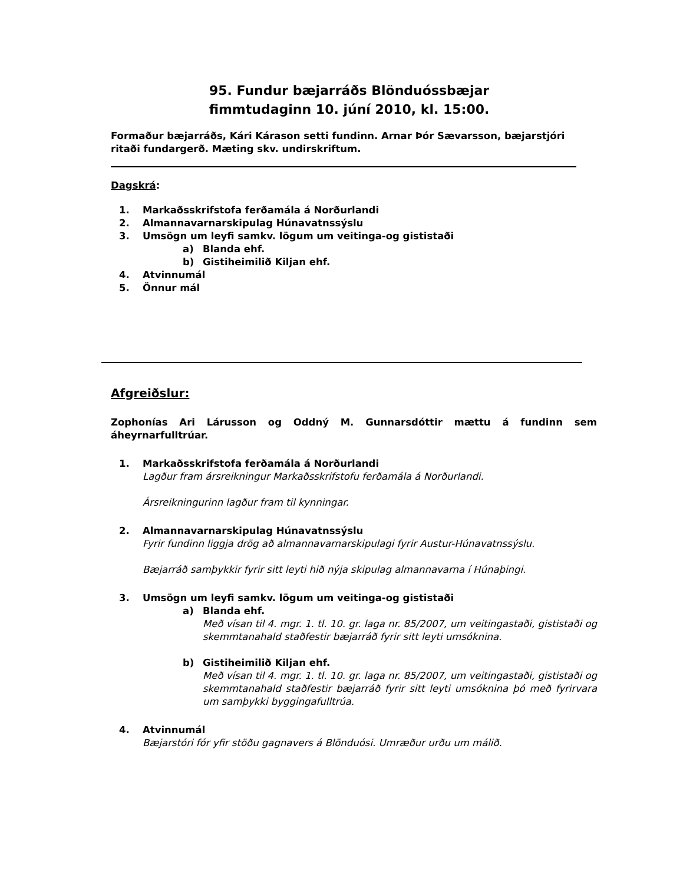95. Fundur bæjarráðs Blönduóssbæjar
fimmtudaginn 10. júní 2010, kl. 15:00.
Formaður bæjarráðs, Kári Kárason setti fundinn. Arnar Þór Sævarsson, bæjarstjóri ritaði fundargerð. Mæting skv. undirskriftum.
Dagskrá:
1. Markaðsskrifstofa ferðamála á Norðurlandi
2. Almannavarnarskipulag Húnavatnssýslu
3. Umsögn um leyfi samkv. lögum um veitinga-og gististaði
a) Blanda ehf.
b) Gistiheimilið Kiljan ehf.
4. Atvinnumál
5. Önnur mál
Afgreiðslur:
Zophonías Ari Lárusson og Oddný M. Gunnarsdóttir mættu á fundinn sem áheyrnarfulltrúar.
1. Markaðsskrifstofa ferðamála á Norðurlandi
Lagður fram ársreikningur Markaðsskrifstofu ferðamála á Norðurlandi.
Ársreikningurinn lagður fram til kynningar.
2. Almannavarnarskipulag Húnavatnssýslu
Fyrir fundinn liggja drög að almannavarnarskipulagi fyrir Austur-Húnavatnssýslu.
Bæjarráð samþykkir fyrir sitt leyti hið nýja skipulag almannavarna í Húnaþingi.
3. Umsögn um leyfi samkv. lögum um veitinga-og gististaði
a) Blanda ehf.
Með vísan til 4. mgr. 1. tl. 10. gr. laga nr. 85/2007, um veitingastaði, gististaði og skemmtanahald staðfestir bæjarráð fyrir sitt leyti umsóknina.
b) Gistiheimilið Kiljan ehf.
Með vísan til 4. mgr. 1. tl. 10. gr. laga nr. 85/2007, um veitingastaði, gististaði og skemmtanahald staðfestir bæjarráð fyrir sitt leyti umsóknina þó með fyrirvara um samþykki byggingafulltrúa.
4. Atvinnumál
Bæjarstóri fór yfir stöðu gagnavers á Blönduósi. Umræður urðu um málið.